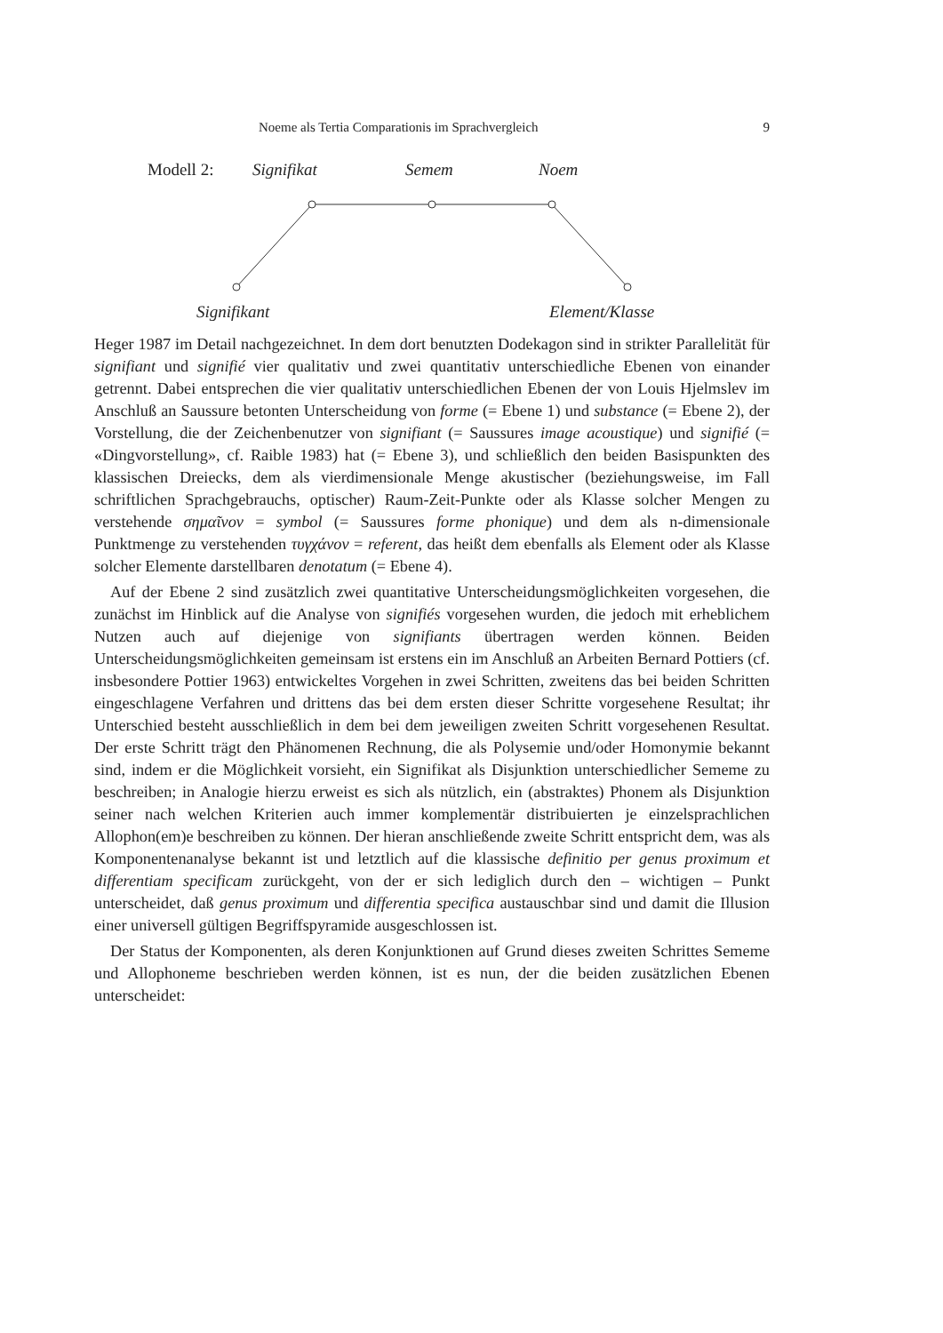Noeme als Tertia Comparationis im Sprachvergleich 9
Modell 2: Signifikat Semem Noem
Signifikant Element/Klasse
Heger 1987 im Detail nachgezeichnet. In dem dort benutzten Dodekagon sind in strikter Parallelität für signifiant und signifié vier qualitativ und zwei quantitativ unterschiedliche Ebenen von einander getrennt. Dabei entsprechen die vier qualitativ unterschiedlichen Ebenen der von Louis Hjelmslev im Anschluß an Saussure betonten Unterscheidung von forme (= Ebene 1) und substance (= Ebene 2), der Vorstellung, die der Zeichenbenutzer von signifiant (= Saussures image acoustique) und signifié (= «Dingvorstellung», cf. Raible 1983) hat (= Ebene 3), und schließlich den beiden Basispunkten des klassischen Dreiecks, dem als vierdimensionale Menge akustischer (beziehungsweise, im Fall schriftlichen Sprachgebrauchs, optischer) Raum-Zeit-Punkte oder als Klasse solcher Mengen zu verstehende σημαῖνον = symbol (= Saussures forme phonique) und dem als n-dimensionale Punktmenge zu verstehenden τυγχάνον = referent, das heißt dem ebenfalls als Element oder als Klasse solcher Elemente darstellbaren denotatum (= Ebene 4).
Auf der Ebene 2 sind zusätzlich zwei quantitative Unterscheidungsmöglichkeiten vorgesehen, die zunächst im Hinblick auf die Analyse von signifiés vorgesehen wurden, die jedoch mit erheblichem Nutzen auch auf diejenige von signifiants übertragen werden können. Beiden Unterscheidungsmöglichkeiten gemeinsam ist erstens ein im Anschluß an Arbeiten Bernard Pottiers (cf. insbesondere Pottier 1963) entwickeltes Vorgehen in zwei Schritten, zweitens das bei beiden Schritten eingeschlagene Verfahren und drittens das bei dem ersten dieser Schritte vorgesehene Resultat; ihr Unterschied besteht ausschließlich in dem bei dem jeweiligen zweiten Schritt vorgesehenen Resultat. Der erste Schritt trägt den Phänomenen Rechnung, die als Polysemie und/oder Homonymie bekannt sind, indem er die Möglichkeit vorsieht, ein Signifikat als Disjunktion unterschiedlicher Sememe zu beschreiben; in Analogie hierzu erweist es sich als nützlich, ein (abstraktes) Phonem als Disjunktion seiner nach welchen Kriterien auch immer komplementär distribuierten je einzelsprachlichen Allophon(em)e beschreiben zu können. Der hieran anschließende zweite Schritt entspricht dem, was als Komponentenanalyse bekannt ist und letztlich auf die klassische definitio per genus proximum et differentiam specificam zurückgeht, von der er sich lediglich durch den – wichtigen – Punkt unterscheidet, daß genus proximum und differentia specifica austauschbar sind und damit die Illusion einer universell gültigen Begriffspyramide ausgeschlossen ist.
Der Status der Komponenten, als deren Konjunktionen auf Grund dieses zweiten Schrittes Sememe und Allophoneme beschrieben werden können, ist es nun, der die beiden zusätzlichen Ebenen unterscheidet: